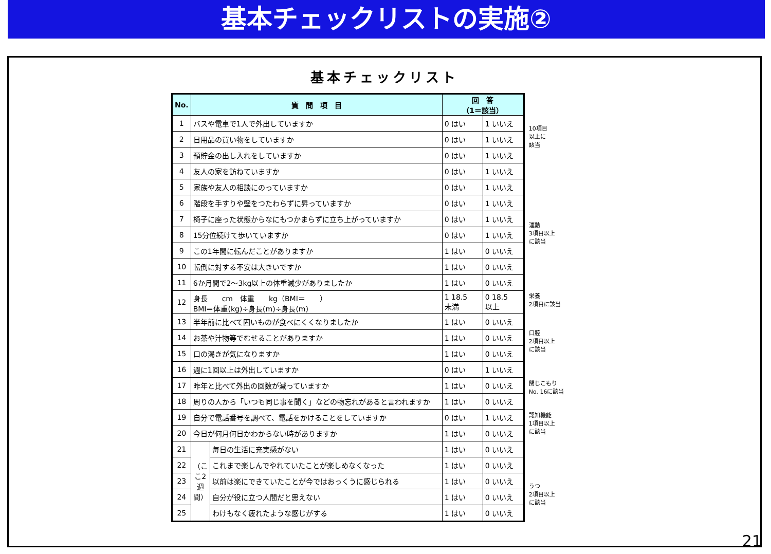基本チェックリストの実施②
基本チェックリスト
| No. | 質 問 項 目 | | 回 答 （1＝該当） | |
| --- | --- | --- | --- | --- |
| 1 | バスや電車で1人で外出していますか | | 0 はい | 1 いいえ |
| 2 | 日用品の買い物をしていますか | | 0 はい | 1 いいえ |
| 3 | 預貯金の出し入れをしていますか | | 0 はい | 1 いいえ |
| 4 | 友人の家を訪ねていますか | | 0 はい | 1 いいえ |
| 5 | 家族や友人の相談にのっていますか | | 0 はい | 1 いいえ |
| 6 | 階段を手すりや壁をつたわらずに昇っていますか | | 0 はい | 1 いいえ |
| 7 | 椅子に座った状態からなにもつかまらずに立ち上がっていますか | | 0 はい | 1 いいえ |
| 8 | 15分位続けて歩いていますか | | 0 はい | 1 いいえ |
| 9 | この1年間に転んだことがありますか | | 1 はい | 0 いいえ |
| 10 | 転倒に対する不安は大きいですか | | 1 はい | 0 いいえ |
| 11 | 6か月間で2～3kg以上の体重減少がありましたか | | 1 はい | 0 いいえ |
| 12 | 身長 cm 体重 kg（BMI＝ ） BMI＝体重(kg)÷身長(m)÷身長(m) | | 1 18.5 未満 | 0 18.5 以上 |
| 13 | 半年前に比べて固いものが食べにくくなりましたか | | 1 はい | 0 いいえ |
| 14 | お茶や汁物等でむせることがありますか | | 1 はい | 0 いいえ |
| 15 | 口の渇きが気になりますか | | 1 はい | 0 いいえ |
| 16 | 週に1回以上は外出していますか | | 0 はい | 1 いいえ |
| 17 | 昨年と比べて外出の回数が減っていますか | | 1 はい | 0 いいえ |
| 18 | 周りの人から「いつも同じ事を聞く」などの物忘れがあると言われますか | | 1 はい | 0 いいえ |
| 19 | 自分で電話番号を調べて、電話をかけることをしていますか | | 0 はい | 1 いいえ |
| 20 | 今日が何月何日かわからない時がありますか | | 1 はい | 0 いいえ |
| 21 | （ここ2週間） | 毎日の生活に充実感がない | 1 はい | 0 いいえ |
| 22 | | これまで楽しんでやれていたことが楽しめなくなった | 1 はい | 0 いいえ |
| 23 | | 以前は楽にできていたことが今ではおっくうに感じられる | 1 はい | 0 いいえ |
| 24 | | 自分が役に立つ人間だと思えない | 1 はい | 0 いいえ |
| 25 | | わけもなく疲れたような感じがする | 1 はい | 0 いいえ |
10項目
以上に
該当
運動
3項目以上
に該当
栄養
2項目に該当
口腔
2項目以上
に該当
閉じこもり
No. 16に該当
認知機能
1項目以上
に該当
うつ
2項目以上
に該当
21